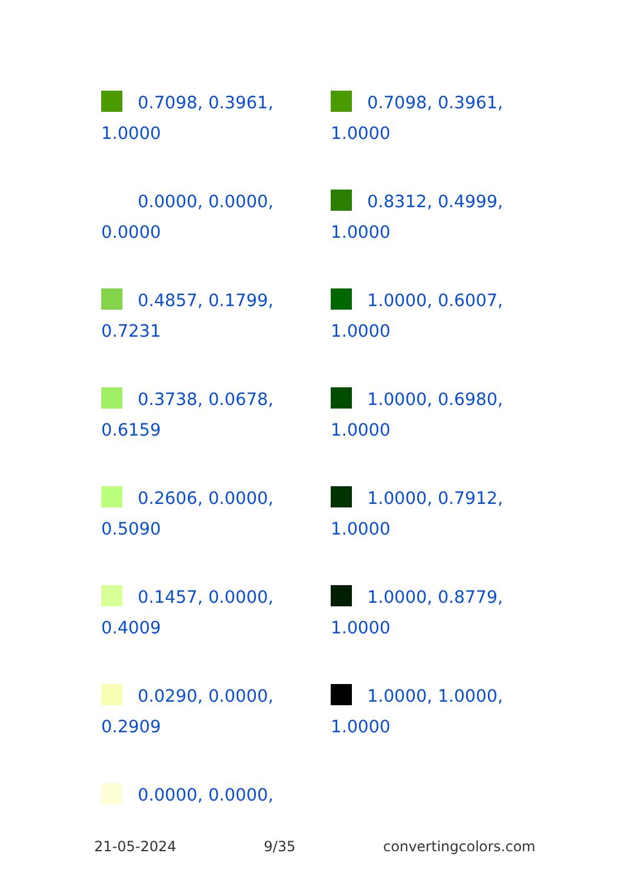0.7098, 0.3961, 1.0000
0.7098, 0.3961, 1.0000
0.0000, 0.0000, 0.0000
0.8312, 0.4999, 1.0000
0.4857, 0.1799, 0.7231
1.0000, 0.6007, 1.0000
0.3738, 0.0678, 0.6159
1.0000, 0.6980, 1.0000
0.2606, 0.0000, 0.5090
1.0000, 0.7912, 1.0000
0.1457, 0.0000, 0.4009
1.0000, 0.8779, 1.0000
0.0290, 0.0000, 0.2909
1.0000, 1.0000, 1.0000
0.0000, 0.0000,
21-05-2024 9/35 convertingcolors.com